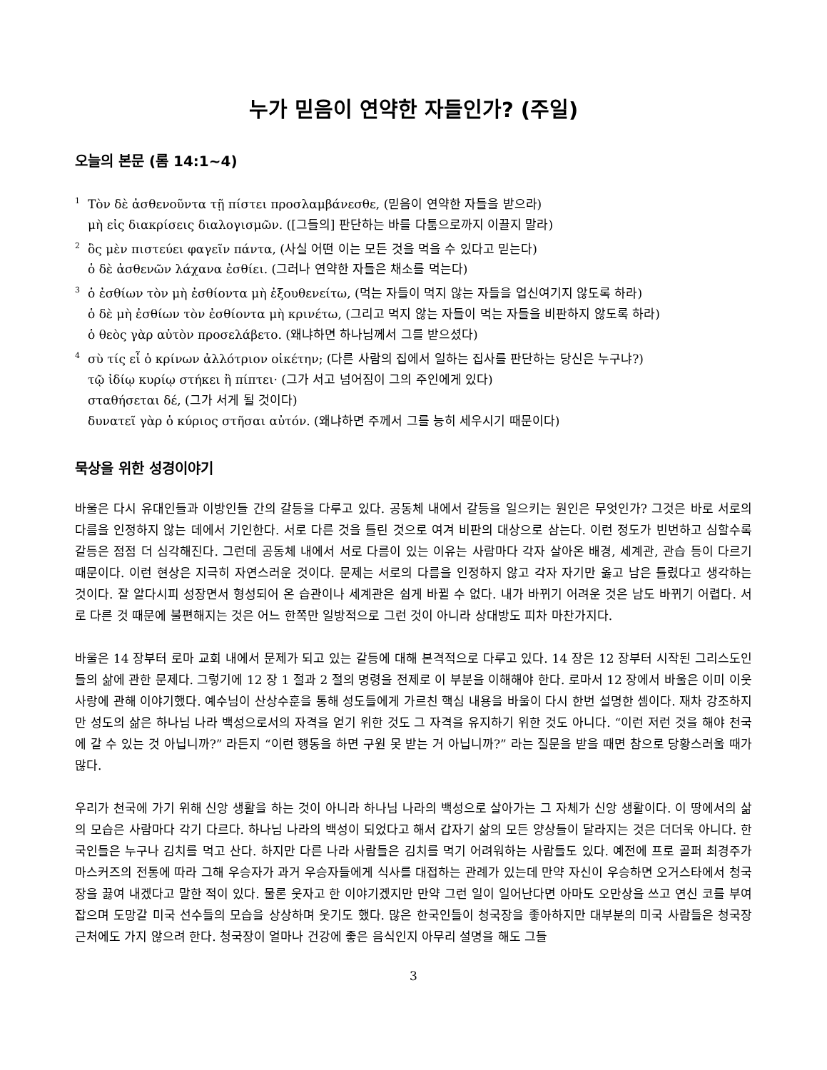누가 믿음이 연약한 자들인가? (주일)
오늘의 본문 (롬 14:1~4)
<sup>1</sup> Τὸν δὲ ἀσθενοῦντα τῇ πίστει προσλαμβάνεσθε, (믿음이 연약한 자들을 받으라)
μὴ εἰς διακρίσεις διαλογισμῶν. ([그들의] 판단하는 바를 다툼으로까지 이끌지 말라)
<sup>2</sup> ὃς μὲν πιστεύει φαγεῖν πάντα, (사실 어떤 이는 모든 것을 먹을 수 있다고 믿는다)
ὁ δὲ ἀσθενῶν λάχανα ἐσθίει. (그러나 연약한 자들은 채소를 먹는다)
<sup>3</sup> ὁ ἐσθίων τὸν μὴ ἐσθίοντα μὴ ἐξουθενείτω, (먹는 자들이 먹지 않는 자들을 업신여기지 않도록 하라)
ὁ δὲ μὴ ἐσθίων τὸν ἐσθίοντα μὴ κρινέτω, (그리고 먹지 않는 자들이 먹는 자들을 비판하지 않도록 하라)
ὁ θεὸς γὰρ αὐτὸν προσελάβετο. (왜냐하면 하나님께서 그를 받으셨다)
<sup>4</sup> σὺ τίς εἶ ὁ κρίνων ἀλλότριον οἰκέτην; (다른 사람의 집에서 일하는 집사를 판단하는 당신은 누구냐?)
τῷ ἰδίῳ κυρίῳ στήκει ἢ πίπτει· (그가 서고 넘어짐이 그의 주인에게 있다)
σταθήσεται δέ, (그가 서게 될 것이다)
δυνατεῖ γὰρ ὁ κύριος στῆσαι αὐτόν. (왜냐하면 주께서 그를 능히 세우시기 때문이다)
묵상을 위한 성경이야기
바울은 다시 유대인들과 이방인들 간의 갈등을 다루고 있다. 공동체 내에서 갈등을 일으키는 원인은 무엇인가? 그것은 바로 서로의 다름을 인정하지 않는 데에서 기인한다. 서로 다른 것을 틀린 것으로 여겨 비판의 대상으로 삼는다. 이런 정도가 빈번하고 심할수록 갈등은 점점 더 심각해진다. 그런데 공동체 내에서 서로 다름이 있는 이유는 사람마다 각자 살아온 배경, 세계관, 관습 등이 다르기 때문이다. 이런 현상은 지극히 자연스러운 것이다. 문제는 서로의 다름을 인정하지 않고 각자 자기만 옳고 남은 틀렸다고 생각하는 것이다. 잘 알다시피 성장면서 형성되어 온 습관이나 세계관은 쉽게 바뀔 수 없다. 내가 바뀌기 어려운 것은 남도 바뀌기 어렵다. 서로 다른 것 때문에 불편해지는 것은 어느 한쪽만 일방적으로 그런 것이 아니라 상대방도 피차 마찬가지다.
바울은 14 장부터 로마 교회 내에서 문제가 되고 있는 갈등에 대해 본격적으로 다루고 있다. 14 장은 12 장부터 시작된 그리스도인들의 삶에 관한 문제다. 그렇기에 12 장 1 절과 2 절의 명령을 전제로 이 부분을 이해해야 한다. 로마서 12 장에서 바울은 이미 이웃 사랑에 관해 이야기했다. 예수님이 산상수훈을 통해 성도들에게 가르친 핵심 내용을 바울이 다시 한번 설명한 셈이다. 재차 강조하지만 성도의 삶은 하나님 나라 백성으로서의 자격을 얻기 위한 것도 그 자격을 유지하기 위한 것도 아니다. “이런 저런 것을 해야 천국에 갈 수 있는 것 아닙니까?” 라든지 “이런 행동을 하면 구원 못 받는 거 아닙니까?” 라는 질문을 받을 때면 참으로 당황스러울 때가 많다.
우리가 천국에 가기 위해 신앙 생활을 하는 것이 아니라 하나님 나라의 백성으로 살아가는 그 자체가 신앙 생활이다. 이 땅에서의 삶의 모습은 사람마다 각기 다르다. 하나님 나라의 백성이 되었다고 해서 갑자기 삶의 모든 양상들이 달라지는 것은 더더욱 아니다. 한국인들은 누구나 김치를 먹고 산다. 하지만 다른 나라 사람들은 김치를 먹기 어려워하는 사람들도 있다. 예전에 프로 골퍼 최경주가 마스커즈의 전통에 따라 그해 우승자가 과거 우승자들에게 식사를 대접하는 관례가 있는데 만약 자신이 우승하면 오거스타에서 청국장을 끓여 내겠다고 말한 적이 있다. 물론 웃자고 한 이야기겠지만 만약 그런 일이 일어난다면 아마도 오만상을 쓰고 연신 코를 부여잡으며 도망갈 미국 선수들의 모습을 상상하며 웃기도 했다. 많은 한국인들이 청국장을 좋아하지만 대부분의 미국 사람들은 청국장 근처에도 가지 않으려 한다. 청국장이 얼마나 건강에 좋은 음식인지 아무리 설명을 해도 그들
3